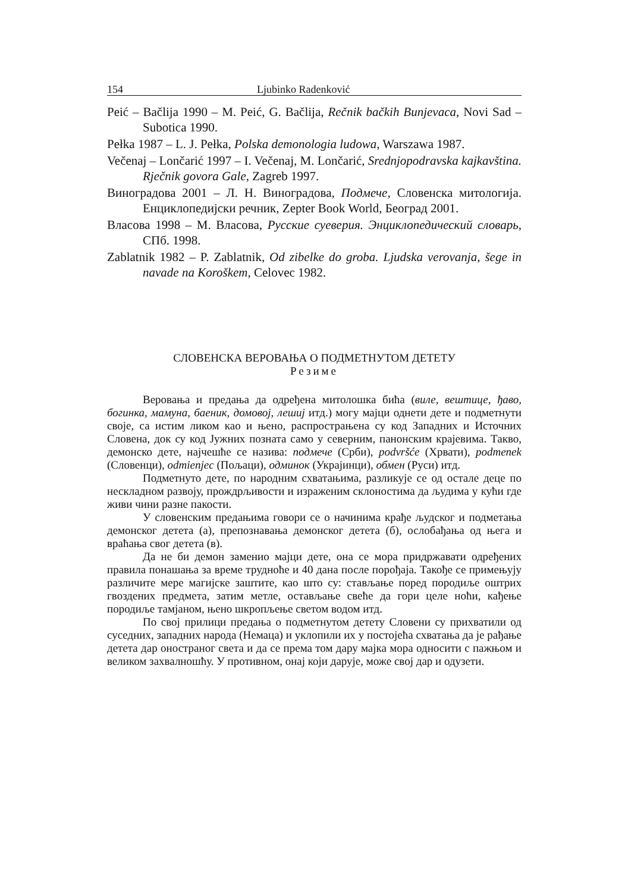154 Ljubinko Radenković
Peić – Bačlija 1990 – M. Peić, G. Bačlija, Rečnik bačkih Bunjevaca, Novi Sad – Subotica 1990.
Pełka 1987 – L. J. Pełka, Polska demonologia ludowa, Warszawa 1987.
Večenaj – Lončarić 1997 – I. Večenaj, M. Lončarić, Srednjopodravska kajkavština. Rječnik govora Gale, Zagreb 1997.
Виноградова 2001 – Л. Н. Виноградова, Подмече, Словенска митологија. Енциклопедијски речник, Zepter Book World, Београд 2001.
Власова 1998 – М. Власова, Русские суеверия. Энциклопедический словарь, СПб. 1998.
Zablatnik 1982 – P. Zablatnik, Od zibelke do groba. Ljudska verovanja, šege in navade na Koroškem, Celovec 1982.
СЛОВЕНСКА ВЕРОВАЊА О ПОДМЕТНУТОМ ДЕТЕТУ
Резиме
Веровања и предања да одређена митолошка бића (виле, вештице, ђаво, богинка, мамуна, баеник, домовој, лешиј итд.) могу мајци однети дете и подметнути своје, са истим ликом као и њено, распрострањена су код Западних и Источних Словена, док су код Јужних позната само у северним, панонским крајевима. Такво, демонско дете, најчешће се назива: подмече (Срби), podvršće (Хрвати), podmenek (Словенци), odmienjec (Пољаци), одминок (Украјинци), обмен (Руси) итд.
Подметнуто дете, по народним схватањима, разликује се од остале деце по нескладном развоју, прождрљивости и израженим склоностима да људима у кући где живи чини разне пакости.
У словенским предањима говори се о начинима крађе људског и подметања демонског детета (а), препознавања демонског детета (б), ослобађања од њега и враћања свог детета (в).
Да не би демон заменио мајци дете, она се мора придржавати одређених правила понашања за време трудноће и 40 дана после порођаја. Такође се примењују различите мере магијске заштите, као што су: стављање поред породиље оштрих гвоздених предмета, затим метле, остављање свеће да гори целе ноћи, кађење породиље тамјаном, њено шкропљење светом водом итд.
По свој прилици предања о подметнутом детету Словени су прихватили од суседних, западних народа (Немаца) и уклопили их у постојећа схватања да је рађање детета дар оностраног света и да се према том дару мајка мора односити с пажњом и великом захвалношћу. У противном, онај који дарује, може свој дар и одузети.